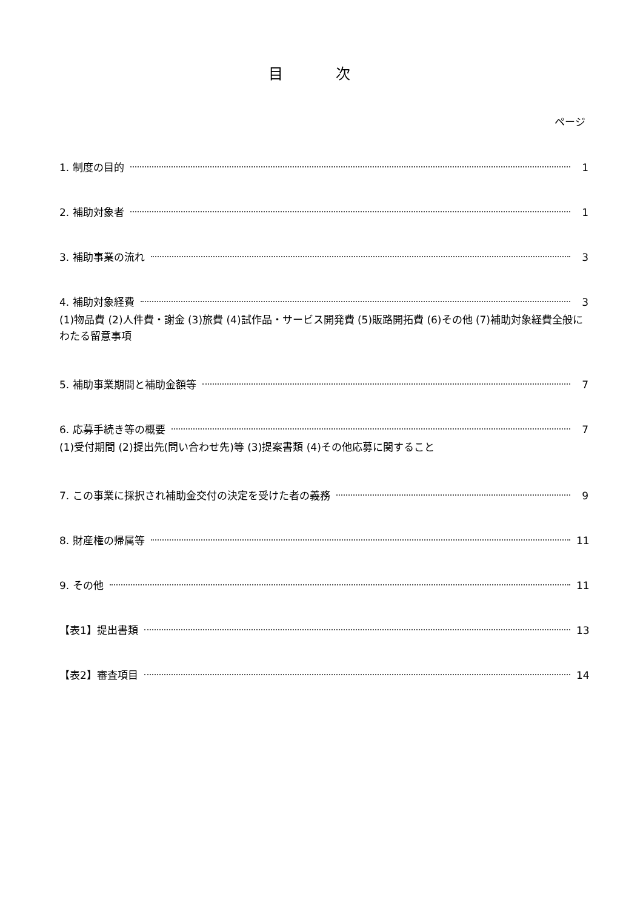目 次
ページ
1. 制度の目的 1
2. 補助対象者 1
3. 補助事業の流れ 3
4. 補助対象経費 3
(1)物品費 (2)人件費・謝金 (3)旅費 (4)試作品・サービス開発費 (5)販路開拓費 (6)その他 (7)補助対象経費全般にわたる留意事項
5. 補助事業期間と補助金額等 7
6. 応募手続き等の概要 7
(1)受付期間 (2)提出先(問い合わせ先)等 (3)提案書類 (4)その他応募に関すること
7. この事業に採択され補助金交付の決定を受けた者の義務 9
8. 財産権の帰属等 11
9. その他 11
【表1】提出書類 13
【表2】審査項目 14